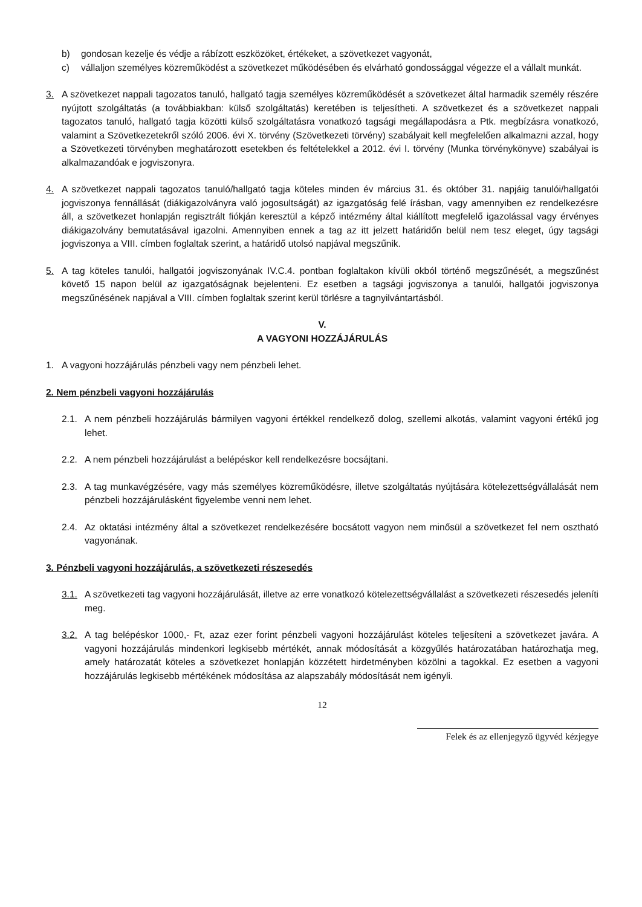b) gondosan kezelje és védje a rábízott eszközöket, értékeket, a szövetkezet vagyonát,
c) vállaljon személyes közreműködést a szövetkezet működésében és elvárható gondossággal végezze el a vállalt munkát.
3. A szövetkezet nappali tagozatos tanuló, hallgató tagja személyes közreműködését a szövetkezet által harmadik személy részére nyújtott szolgáltatás (a továbbiakban: külső szolgáltatás) keretében is teljesítheti. A szövetkezet és a szövetkezet nappali tagozatos tanuló, hallgató tagja közötti külső szolgáltatásra vonatkozó tagsági megállapodásra a Ptk. megbízásra vonatkozó, valamint a Szövetkezetekről szóló 2006. évi X. törvény (Szövetkezeti törvény) szabályait kell megfelelően alkalmazni azzal, hogy a Szövetkezeti törvényben meghatározott esetekben és feltételekkel a 2012. évi I. törvény (Munka törvénykönyve) szabályai is alkalmazandóak e jogviszonyra.
4. A szövetkezet nappali tagozatos tanuló/hallgató tagja köteles minden év március 31. és október 31. napjáig tanulói/hallgatói jogviszonya fennállását (diákigazolványra való jogosultságát) az igazgatóság felé írásban, vagy amennyiben ez rendelkezésre áll, a szövetkezet honlapján regisztrált fiókján keresztül a képző intézmény által kiállított megfelelő igazolással vagy érvényes diákigazolvány bemutatásával igazolni. Amennyiben ennek a tag az itt jelzett határidőn belül nem tesz eleget, úgy tagsági jogviszonya a VIII. címben foglaltak szerint, a határidő utolsó napjával megszűnik.
5. A tag köteles tanulói, hallgatói jogviszonyának IV.C.4. pontban foglaltakon kívüli okból történő megszűnését, a megszűnést követő 15 napon belül az igazgatóságnak bejelenteni. Ez esetben a tagsági jogviszonya a tanulói, hallgatói jogviszonya megszűnésének napjával a VIII. címben foglaltak szerint kerül törlésre a tagnyilvántartásból.
V.
A VAGYONI HOZZÁJÁRULÁS
1. A vagyoni hozzájárulás pénzbeli vagy nem pénzbeli lehet.
2. Nem pénzbeli vagyoni hozzájárulás
2.1. A nem pénzbeli hozzájárulás bármilyen vagyoni értékkel rendelkező dolog, szellemi alkotás, valamint vagyoni értékű jog lehet.
2.2. A nem pénzbeli hozzájárulást a belépéskor kell rendelkezésre bocsájtani.
2.3. A tag munkavégzésére, vagy más személyes közreműködésre, illetve szolgáltatás nyújtására kötelezettségvállalását nem pénzbeli hozzájárulásként figyelembe venni nem lehet.
2.4. Az oktatási intézmény által a szövetkezet rendelkezésére bocsátott vagyon nem minősül a szövetkezet fel nem osztható vagyonának.
3. Pénzbeli vagyoni hozzájárulás, a szövetkezeti részesedés
3.1. A szövetkezeti tag vagyoni hozzájárulását, illetve az erre vonatkozó kötelezettségvállalást a szövetkezeti részesedés jeleníti meg.
3.2. A tag belépéskor 1000,- Ft, azaz ezer forint pénzbeli vagyoni hozzájárulást köteles teljesíteni a szövetkezet javára. A vagyoni hozzájárulás mindenkori legkisebb mértékét, annak módosítását a közgyűlés határozatában határozhatja meg, amely határozatát köteles a szövetkezet honlapján közzétett hirdetményben közölni a tagokkal. Ez esetben a vagyoni hozzájárulás legkisebb mértékének módosítása az alapszabály módosítását nem igényli.
12
Felek és az ellenjegyző ügyvéd kézjegye